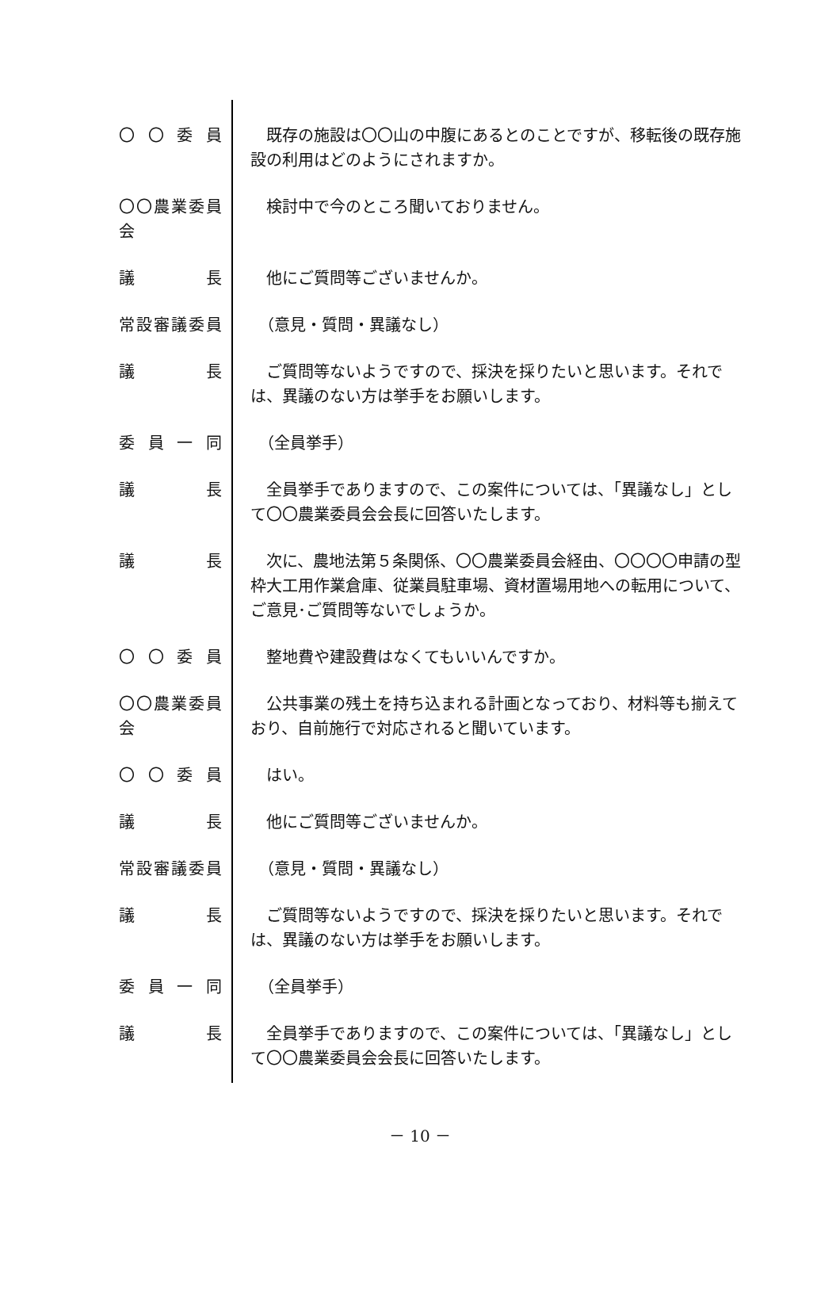〇 〇 委 員 　既存の施設は〇〇山の中腹にあるとのことですが、移転後の既存施設の利用はどのようにされますか。
〇〇農業委員会
　検討中で今のところ聞いておりません。
議　長 　他にご質問等ございませんか。
常設審議委員 　（意見・質問・異議なし）
議　長 　ご質問等ないようですので、採決を採りたいと思います。それでは、異議のない方は挙手をお願いします。
委 員 一 同 　（全員挙手）
議　長 　全員挙手でありますので、この案件については、「異議なし」として〇〇農業委員会会長に回答いたします。
議　長 　次に、農地法第５条関係、〇〇農業委員会経由、〇〇〇〇申請の型枠大工用作業倉庫、従業員駐車場、資材置場用地への転用について、ご意見･ご質問等ないでしょうか。
〇 〇 委 員 　整地費や建設費はなくてもいいんですか。
〇〇農業委員会
　公共事業の残土を持ち込まれる計画となっており、材料等も揃えており、自前施行で対応されると聞いています。
〇 〇 委 員 　はい。
議　長 　他にご質問等ございませんか。
常設審議委員 　（意見・質問・異議なし）
議　長 　ご質問等ないようですので、採決を採りたいと思います。それでは、異議のない方は挙手をお願いします。
委 員 一 同 　（全員挙手）
議　長 　全員挙手でありますので、この案件については、「異議なし」として〇〇農業委員会会長に回答いたします。
－ 10 －